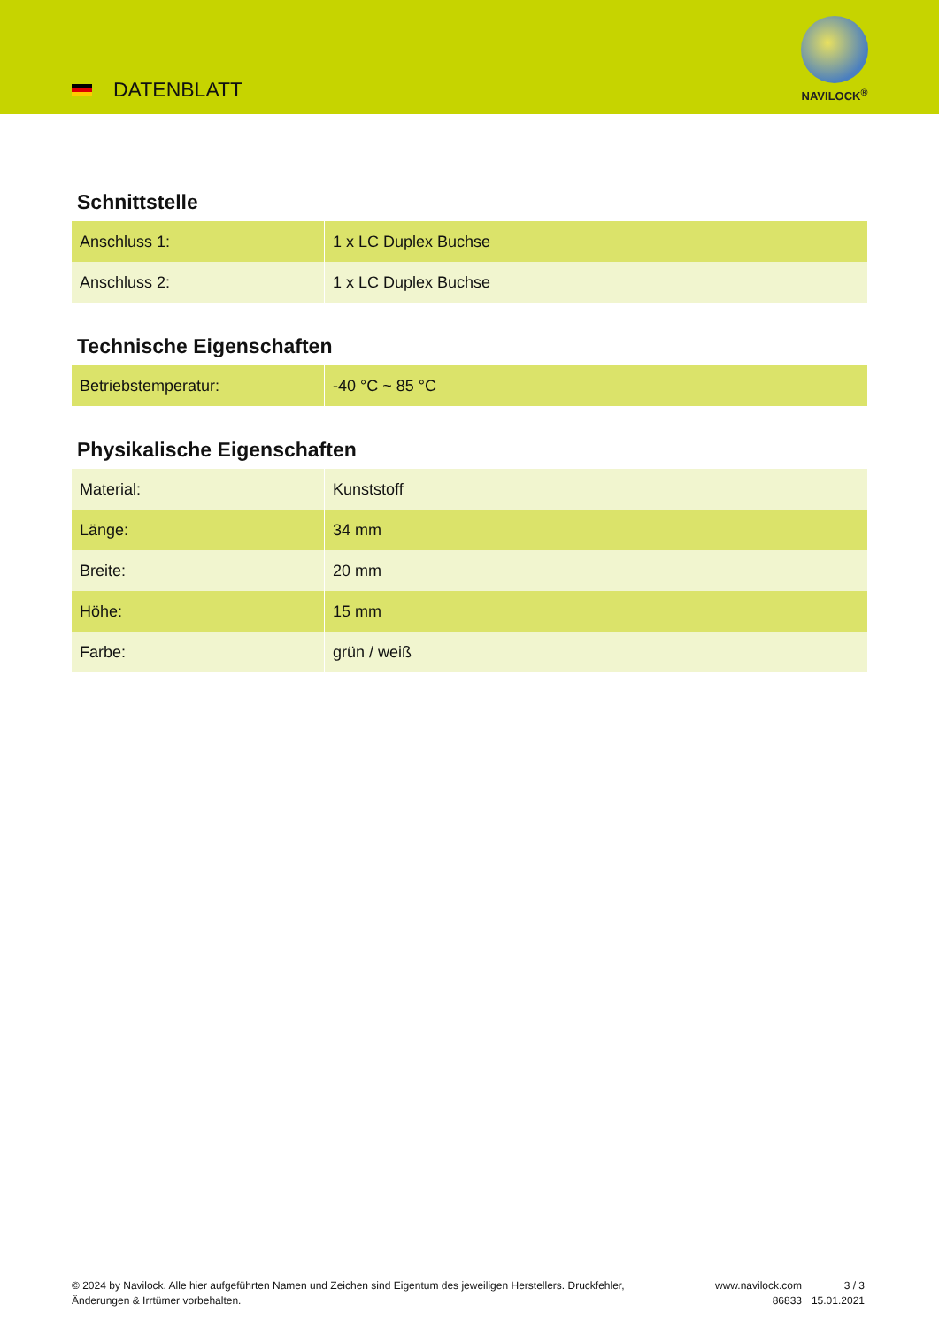DATENBLATT
NAVILOCK<sup>®</sup>
Schnittstelle
| Anschluss 1: | 1 x LC Duplex Buchse |
| Anschluss 2: | 1 x LC Duplex Buchse |
Technische Eigenschaften
| Betriebstemperatur: | -40 °C ~ 85 °C |
Physikalische Eigenschaften
| Material: | Kunststoff |
| Länge: | 34 mm |
| Breite: | 20 mm |
| Höhe: | 15 mm |
| Farbe: | grün / weiß |
© 2024 by Navilock. Alle hier aufgeführten Namen und Zeichen sind Eigentum des jeweiligen Herstellers. Druckfehler, Änderungen & Irrtümer vorbehalten.
www.navilock.com
86833
3 / 3
15.01.2021